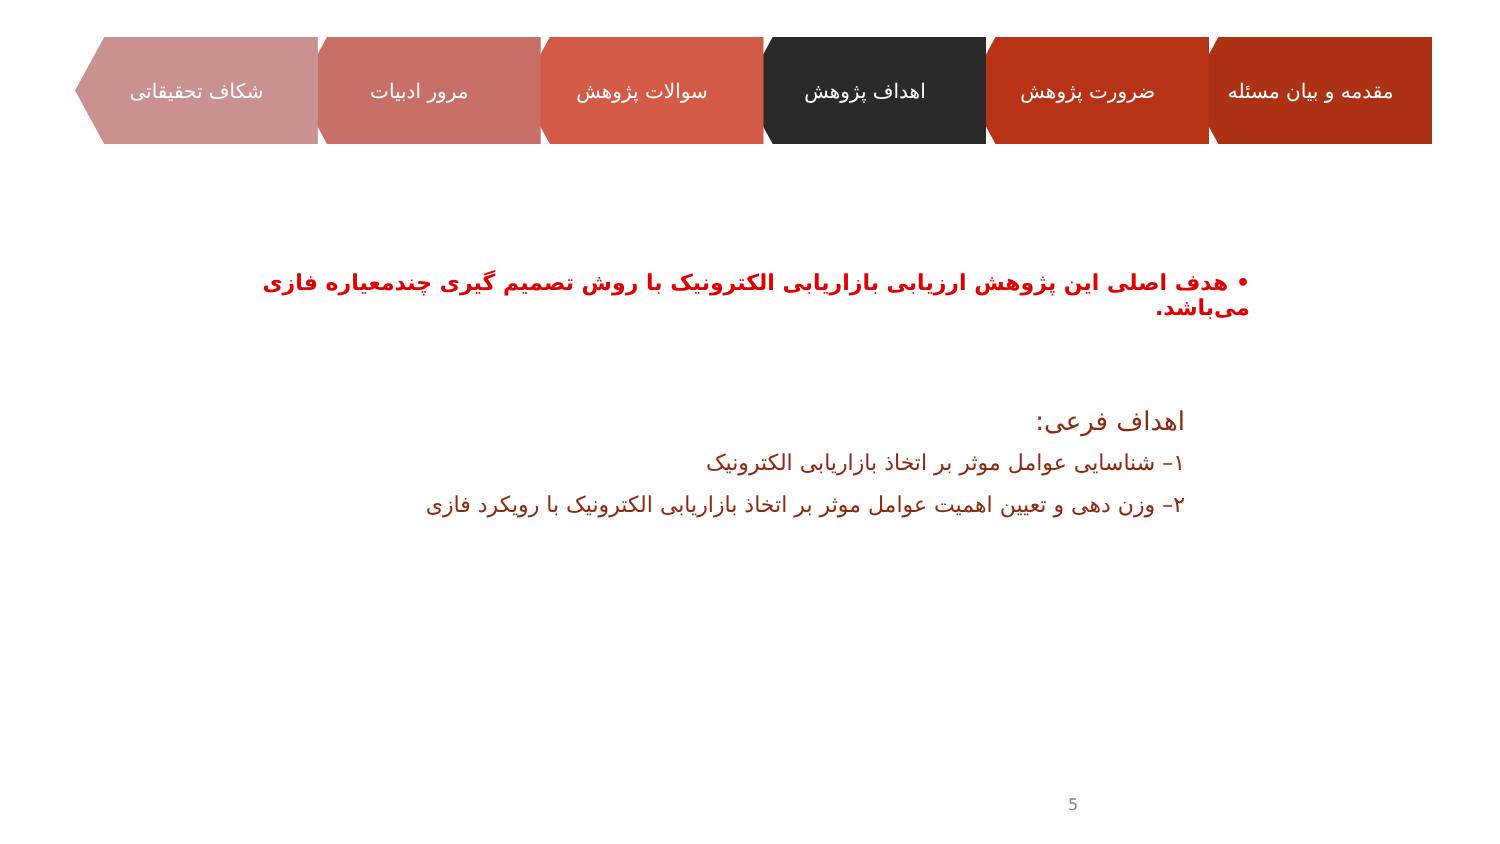مقدمه و بیان مسئله ضرورت پژوهش اهداف پژوهش سوالات پژوهش مرور ادبیات شکاف تحقیقاتی
• هدف اصلی این پژوهش ارزیابی بازاریابی الکترونیک با روش تصمیم گیری چندمعیاره فازی می‌باشد.
اهداف فرعی:
۱– شناسایی عوامل موثر بر اتخاذ بازاریابی الکترونیک
۲– وزن دهی و تعیین اهمیت عوامل موثر بر اتخاذ بازاریابی الکترونیک با رویکرد فازی
5